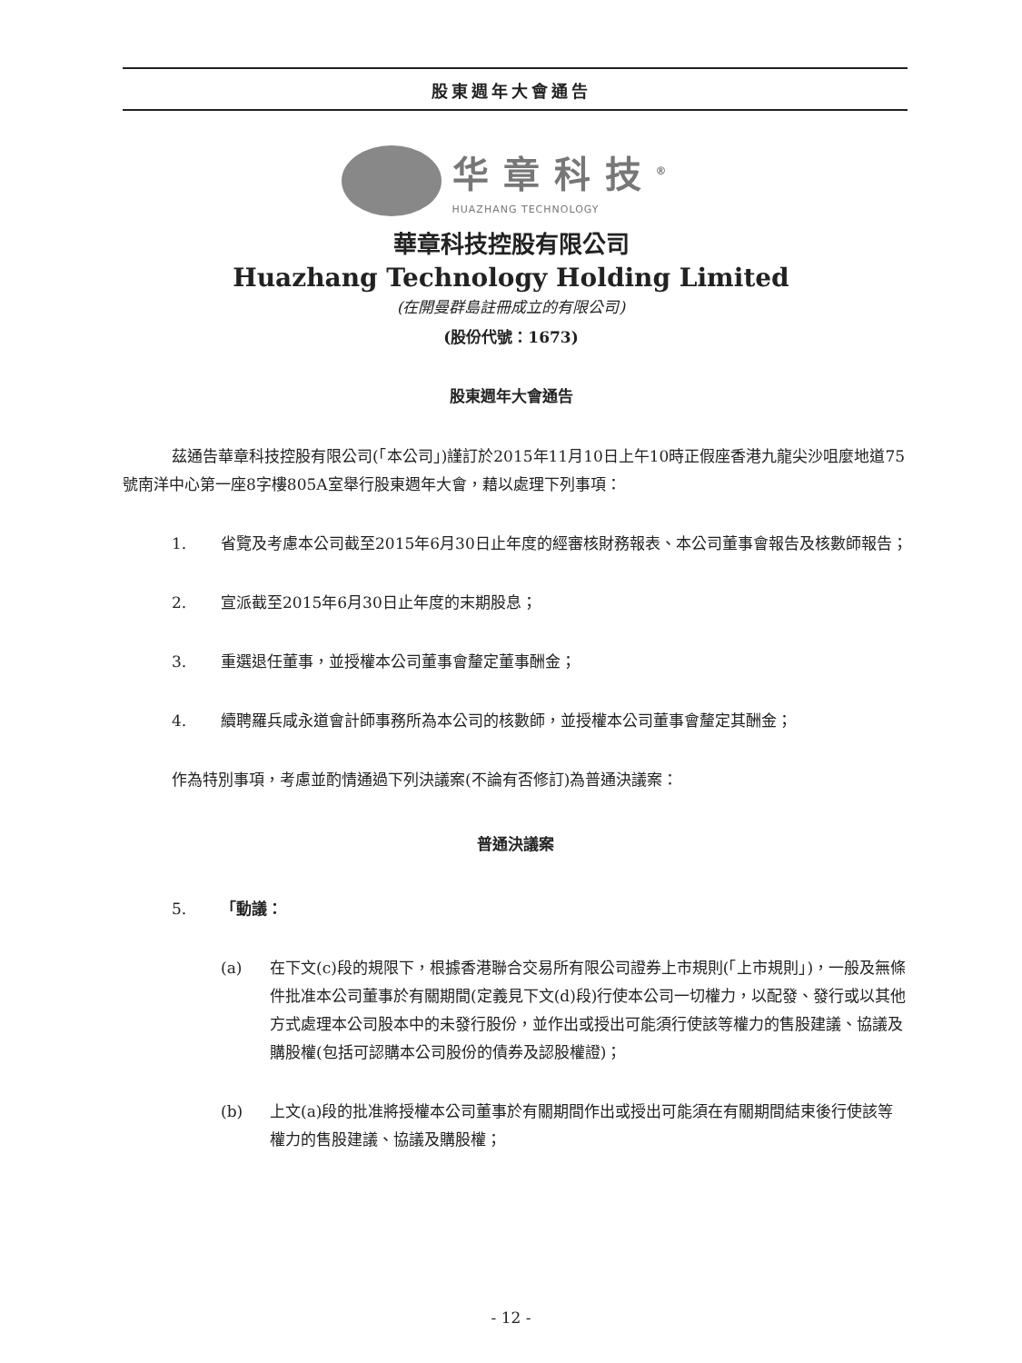股東週年大會通告
华章科技<sup>®</sup>
HUAZHANG TECHNOLOGY
華章科技控股有限公司
Huazhang Technology Holding Limited
(在開曼群島註冊成立的有限公司)
(股份代號：1673)
股東週年大會通告
茲通告華章科技控股有限公司(「本公司」)謹訂於2015年11月10日上午10時正假座香港九龍尖沙咀麼地道75號南洋中心第一座8字樓805A室舉行股東週年大會，藉以處理下列事項：
1. 省覽及考慮本公司截至2015年6月30日止年度的經審核財務報表、本公司董事會報告及核數師報告；
2. 宣派截至2015年6月30日止年度的末期股息；
3. 重選退任董事，並授權本公司董事會釐定董事酬金；
4. 續聘羅兵咸永道會計師事務所為本公司的核數師，並授權本公司董事會釐定其酬金；
作為特別事項，考慮並酌情通過下列決議案(不論有否修訂)為普通決議案：
普通決議案
5. 「動議：
(a) 在下文(c)段的規限下，根據香港聯合交易所有限公司證券上市規則(「上市規則」)，一般及無條件批准本公司董事於有關期間(定義見下文(d)段)行使本公司一切權力，以配發、發行或以其他方式處理本公司股本中的未發行股份，並作出或授出可能須行使該等權力的售股建議、協議及購股權(包括可認購本公司股份的債券及認股權證)；
(b) 上文(a)段的批准將授權本公司董事於有關期間作出或授出可能須在有關期間結束後行使該等權力的售股建議、協議及購股權；
- 12 -